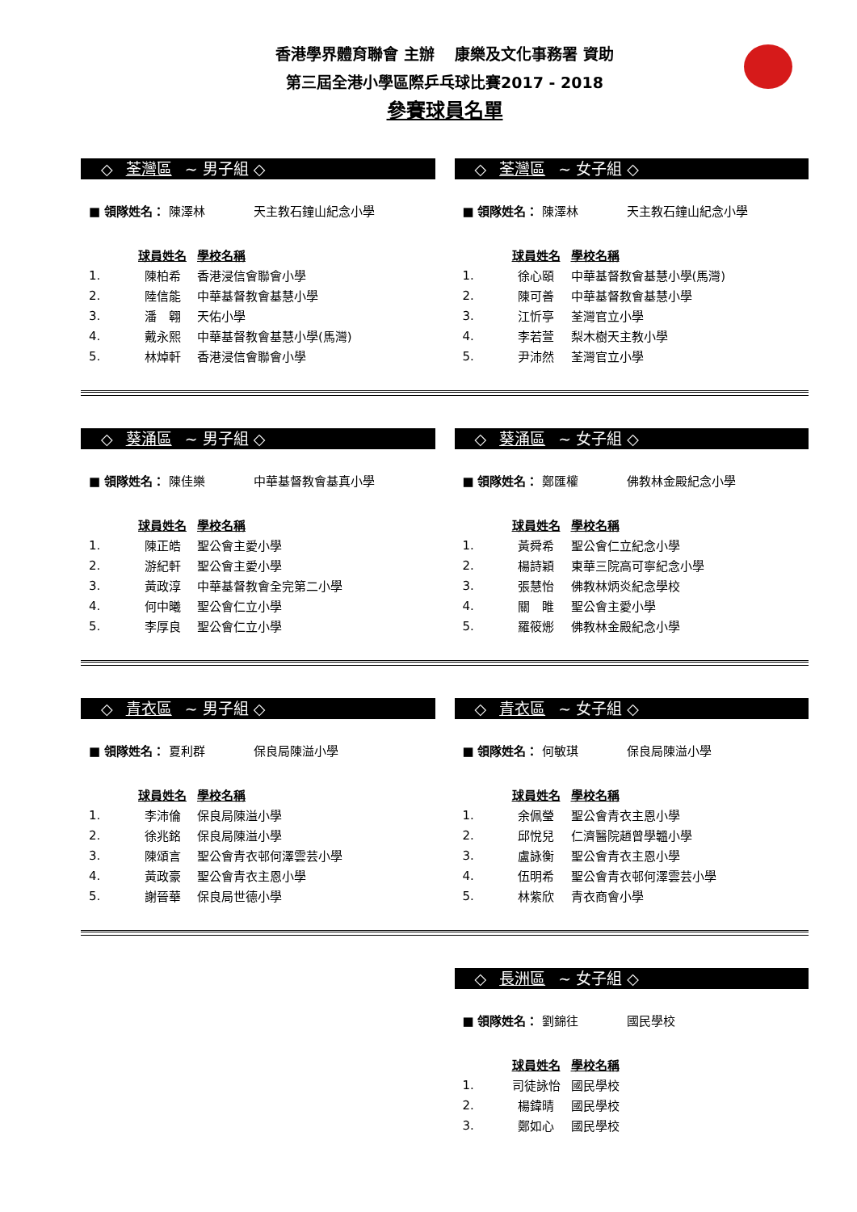香港學界體育聯會 主辦　 康樂及文化事務署 資助
第三屆全港小學區際乒乓球比賽2017 - 2018
參賽球員名單
◇ 荃灣區 ~ 男子組 ◇
■ 領隊姓名： 陳澤林　　　　天主教石鐘山紀念小學
| | 球員姓名 | 學校名稱 |
| --- | --- | --- |
| 1. | 陳柏希 | 香港浸信會聯會小學 |
| 2. | 陸信能 | 中華基督教會基慧小學 |
| 3. | 潘 翱 | 天佑小學 |
| 4. | 戴永熙 | 中華基督教會基慧小學(馬灣) |
| 5. | 林焯軒 | 香港浸信會聯會小學 |
◇ 荃灣區 ~ 女子組 ◇
■ 領隊姓名： 陳澤林　　　　天主教石鐘山紀念小學
| | 球員姓名 | 學校名稱 |
| --- | --- | --- |
| 1. | 徐心頤 | 中華基督教會基慧小學(馬灣) |
| 2. | 陳可善 | 中華基督教會基慧小學 |
| 3. | 江忻亭 | 荃灣官立小學 |
| 4. | 李若萱 | 梨木樹天主教小學 |
| 5. | 尹沛然 | 荃灣官立小學 |
◇ 葵涌區 ~ 男子組 ◇
■ 領隊姓名： 陳佳樂　　　　中華基督教會基真小學
| | 球員姓名 | 學校名稱 |
| --- | --- | --- |
| 1. | 陳正皓 | 聖公會主愛小學 |
| 2. | 游紀軒 | 聖公會主愛小學 |
| 3. | 黃政淳 | 中華基督教會全完第二小學 |
| 4. | 何中曦 | 聖公會仁立小學 |
| 5. | 李厚良 | 聖公會仁立小學 |
◇ 葵涌區 ~ 女子組 ◇
■ 領隊姓名： 鄭匯權　　　　佛教林金殿紀念小學
| | 球員姓名 | 學校名稱 |
| --- | --- | --- |
| 1. | 黃舜希 | 聖公會仁立紀念小學 |
| 2. | 楊詩穎 | 東華三院高可寧紀念小學 |
| 3. | 張慧怡 | 佛教林炳炎紀念學校 |
| 4. | 關 睢 | 聖公會主愛小學 |
| 5. | 羅筱烿 | 佛教林金殿紀念小學 |
◇ 青衣區 ~ 男子組 ◇
■ 領隊姓名： 夏利群　　　　保良局陳溢小學
| | 球員姓名 | 學校名稱 |
| --- | --- | --- |
| 1. | 李沛倫 | 保良局陳溢小學 |
| 2. | 徐兆銘 | 保良局陳溢小學 |
| 3. | 陳頌言 | 聖公會青衣邨何澤雲芸小學 |
| 4. | 黃政豪 | 聖公會青衣主恩小學 |
| 5. | 謝晉華 | 保良局世德小學 |
◇ 青衣區 ~ 女子組 ◇
■ 領隊姓名： 何敏琪　　　　保良局陳溢小學
| | 球員姓名 | 學校名稱 |
| --- | --- | --- |
| 1. | 余佩瑩 | 聖公會青衣主恩小學 |
| 2. | 邱悅兒 | 仁濟醫院趙曾學韞小學 |
| 3. | 盧詠衡 | 聖公會青衣主恩小學 |
| 4. | 伍明希 | 聖公會青衣邨何澤雲芸小學 |
| 5. | 林紫欣 | 青衣商會小學 |
◇ 長洲區 ~ 女子組 ◇
■ 領隊姓名： 劉錦往　　　　國民學校
| | 球員姓名 | 學校名稱 |
| --- | --- | --- |
| 1. | 司徒詠怡 | 國民學校 |
| 2. | 楊鍏晴 | 國民學校 |
| 3. | 鄭如心 | 國民學校 |